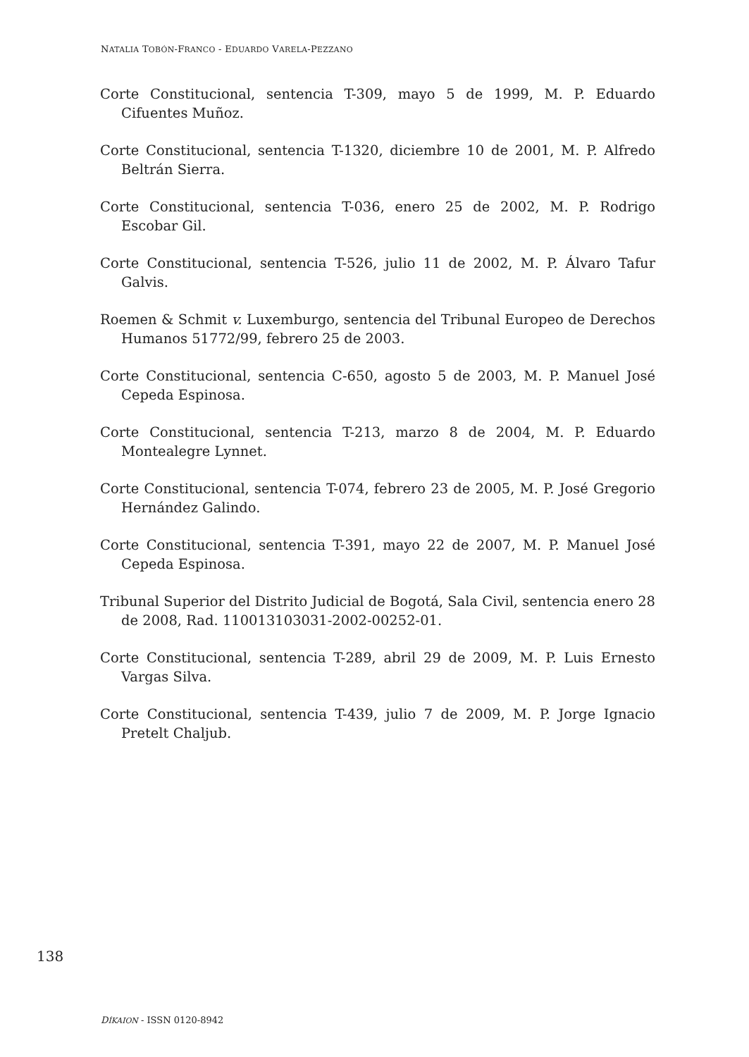NATALIA TOBÓN-FRANCO - EDUARDO VARELA-PEZZANO
Corte Constitucional, sentencia T-309, mayo 5 de 1999, M. P. Eduardo Cifuentes Muñoz.
Corte Constitucional, sentencia T-1320, diciembre 10 de 2001, M. P. Alfredo Beltrán Sierra.
Corte Constitucional, sentencia T-036, enero 25 de 2002, M. P. Rodrigo Escobar Gil.
Corte Constitucional, sentencia T-526, julio 11 de 2002, M. P. Álvaro Tafur Galvis.
Roemen & Schmit v. Luxemburgo, sentencia del Tribunal Europeo de Derechos Humanos 51772/99, febrero 25 de 2003.
Corte Constitucional, sentencia C-650, agosto 5 de 2003, M. P. Manuel José Cepeda Espinosa.
Corte Constitucional, sentencia T-213, marzo 8 de 2004, M. P. Eduardo Montealegre Lynnet.
Corte Constitucional, sentencia T-074, febrero 23 de 2005, M. P. José Gregorio Hernández Galindo.
Corte Constitucional, sentencia T-391, mayo 22 de 2007, M. P. Manuel José Cepeda Espinosa.
Tribunal Superior del Distrito Judicial de Bogotá, Sala Civil, sentencia enero 28 de 2008, Rad. 110013103031-2002-00252-01.
Corte Constitucional, sentencia T-289, abril 29 de 2009, M. P. Luis Ernesto Vargas Silva.
Corte Constitucional, sentencia T-439, julio 7 de 2009, M. P. Jorge Ignacio Pretelt Chaljub.
138
DÍKAION - ISSN 0120-8942